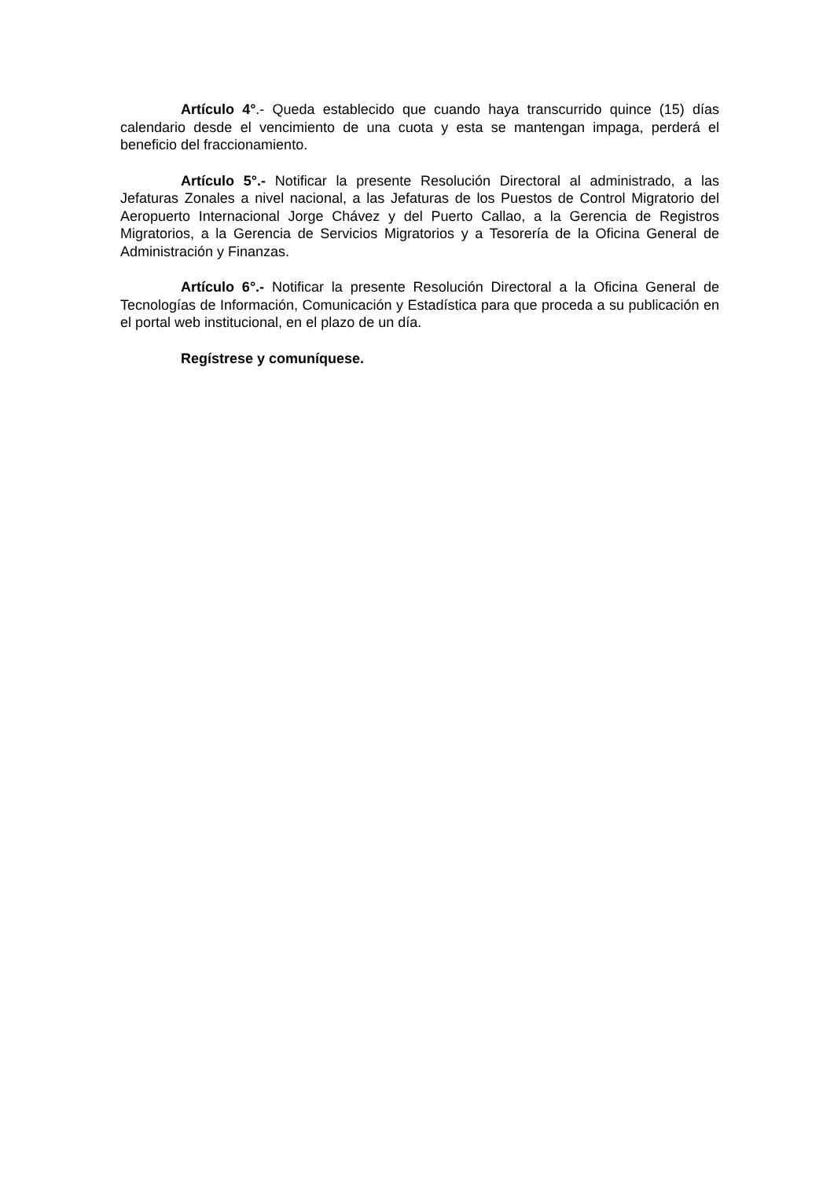Artículo 4°.- Queda establecido que cuando haya transcurrido quince (15) días calendario desde el vencimiento de una cuota y esta se mantengan impaga, perderá el beneficio del fraccionamiento.
Artículo 5°.- Notificar la presente Resolución Directoral al administrado, a las Jefaturas Zonales a nivel nacional, a las Jefaturas de los Puestos de Control Migratorio del Aeropuerto Internacional Jorge Chávez y del Puerto Callao, a la Gerencia de Registros Migratorios, a la Gerencia de Servicios Migratorios y a Tesorería de la Oficina General de Administración y Finanzas.
Artículo 6°.- Notificar la presente Resolución Directoral a la Oficina General de Tecnologías de Información, Comunicación y Estadística para que proceda a su publicación en el portal web institucional, en el plazo de un día.
Regístrese y comuníquese.